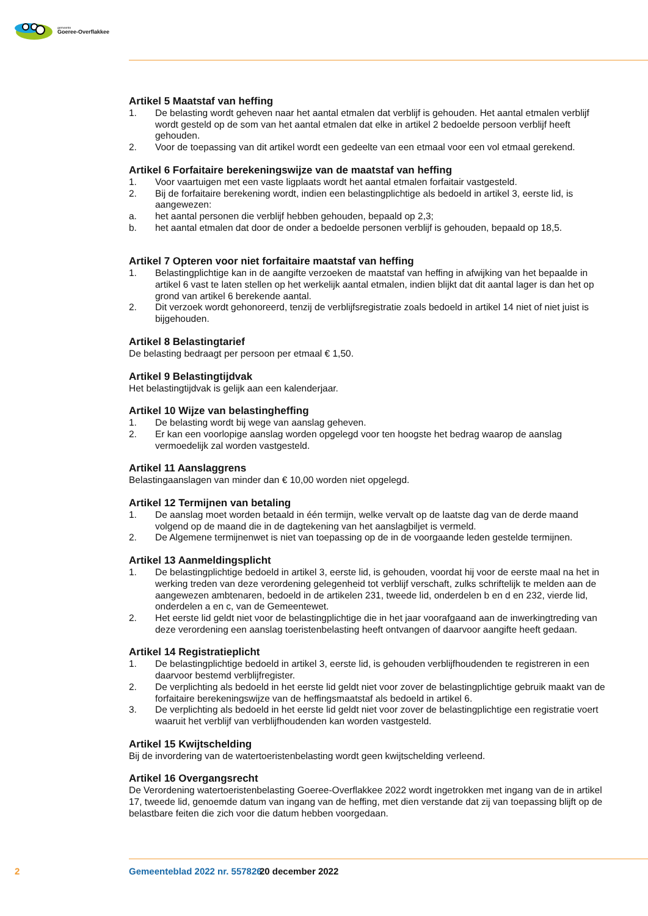gemeente
Goeree-Overflakkee
Artikel 5 Maatstaf van heffing
1. De belasting wordt geheven naar het aantal etmalen dat verblijf is gehouden. Het aantal etmalen verblijf wordt gesteld op de som van het aantal etmalen dat elke in artikel 2 bedoelde persoon verblijf heeft gehouden.
2. Voor de toepassing van dit artikel wordt een gedeelte van een etmaal voor een vol etmaal gerekend.
Artikel 6 Forfaitaire berekeningswijze van de maatstaf van heffing
1. Voor vaartuigen met een vaste ligplaats wordt het aantal etmalen forfaitair vastgesteld.
2. Bij de forfaitaire berekening wordt, indien een belastingplichtige als bedoeld in artikel 3, eerste lid, is aangewezen:
a. het aantal personen die verblijf hebben gehouden, bepaald op 2,3;
b. het aantal etmalen dat door de onder a bedoelde personen verblijf is gehouden, bepaald op 18,5.
Artikel 7 Opteren voor niet forfaitaire maatstaf van heffing
1. Belastingplichtige kan in de aangifte verzoeken de maatstaf van heffing in afwijking van het bepaalde in artikel 6 vast te laten stellen op het werkelijk aantal etmalen, indien blijkt dat dit aantal lager is dan het op grond van artikel 6 berekende aantal.
2. Dit verzoek wordt gehonoreerd, tenzij de verblijfsregistratie zoals bedoeld in artikel 14 niet of niet juist is bijgehouden.
Artikel 8 Belastingtarief
De belasting bedraagt per persoon per etmaal € 1,50.
Artikel 9 Belastingtijdvak
Het belastingtijdvak is gelijk aan een kalenderjaar.
Artikel 10 Wijze van belastingheffing
1. De belasting wordt bij wege van aanslag geheven.
2. Er kan een voorlopige aanslag worden opgelegd voor ten hoogste het bedrag waarop de aanslag vermoedelijk zal worden vastgesteld.
Artikel 11 Aanslaggrens
Belastingaanslagen van minder dan € 10,00 worden niet opgelegd.
Artikel 12 Termijnen van betaling
1. De aanslag moet worden betaald in één termijn, welke vervalt op de laatste dag van de derde maand volgend op de maand die in de dagtekening van het aanslagbiljet is vermeld.
2. De Algemene termijnenwet is niet van toepassing op de in de voorgaande leden gestelde termijnen.
Artikel 13 Aanmeldingsplicht
1. De belastingplichtige bedoeld in artikel 3, eerste lid, is gehouden, voordat hij voor de eerste maal na het in werking treden van deze verordening gelegenheid tot verblijf verschaft, zulks schriftelijk te melden aan de aangewezen ambtenaren, bedoeld in de artikelen 231, tweede lid, onderdelen b en d en 232, vierde lid, onderdelen a en c, van de Gemeentewet.
2. Het eerste lid geldt niet voor de belastingplichtige die in het jaar voorafgaand aan de inwerkingtreding van deze verordening een aanslag toeristenbelasting heeft ontvangen of daarvoor aangifte heeft gedaan.
Artikel 14 Registratieplicht
1. De belastingplichtige bedoeld in artikel 3, eerste lid, is gehouden verblijfhoudenden te registreren in een daarvoor bestemd verblijfregister.
2. De verplichting als bedoeld in het eerste lid geldt niet voor zover de belastingplichtige gebruik maakt van de forfaitaire berekeningswijze van de heffingsmaatstaf als bedoeld in artikel 6.
3. De verplichting als bedoeld in het eerste lid geldt niet voor zover de belastingplichtige een registratie voert waaruit het verblijf van verblijfhoudenden kan worden vastgesteld.
Artikel 15 Kwijtschelding
Bij de invordering van de watertoeristenbelasting wordt geen kwijtschelding verleend.
Artikel 16 Overgangsrecht
De Verordening watertoeristenbelasting Goeree-Overflakkee 2022 wordt ingetrokken met ingang van de in artikel 17, tweede lid, genoemde datum van ingang van de heffing, met dien verstande dat zij van toepassing blijft op de belastbare feiten die zich voor die datum hebben voorgedaan.
2 Gemeenteblad 2022 nr. 557826 20 december 2022